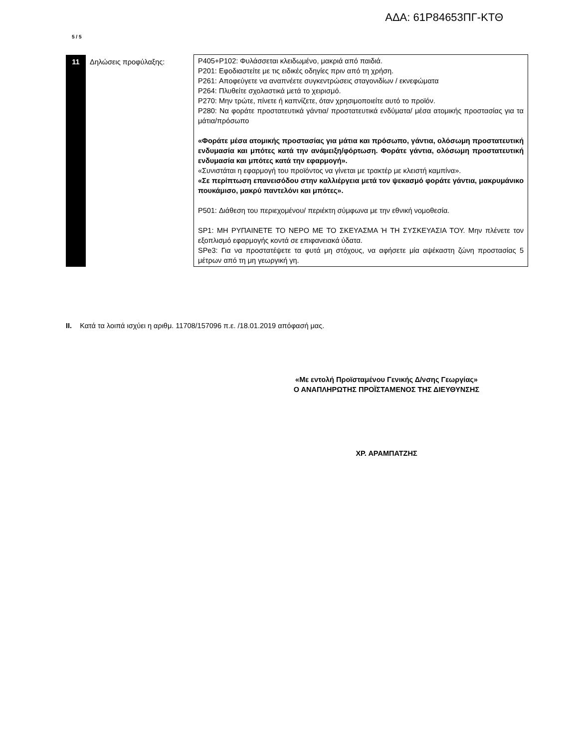ΑΔΑ: 61Ρ84653ΠΓ-ΚΤΘ
5 / 5
| 11 | Δηλώσεις προφύλαξης: | P405+P102: Φυλάσσεται κλειδωμένο, μακριά από παιδιά. P201: Εφοδιαστείτε με τις ειδικές οδηγίες πριν από τη χρήση. P261: Αποφεύγετε να αναπνέετε συγκεντρώσεις σταγονιδίων / εκνεφώματα P264: Πλυθείτε σχολαστικά μετά το χειρισμό. P270: Μην τρώτε, πίνετε ή καπνίζετε, όταν χρησιμοποιείτε αυτό το προϊόν. P280: Να φοράτε προστατευτικά γάντια/ προστατευτικά ενδύματα/ μέσα ατομικής προστασίας για τα μάτια/πρόσωπο «Φοράτε μέσα ατομικής προστασίας για μάτια και πρόσωπο, γάντια, ολόσωμη προστατευτική ενδυμασία και μπότες κατά την ανάμειξη/φόρτωση. Φοράτε γάντια, ολόσωμη προστατευτική ενδυμασία και μπότες κατά την εφαρμογή». «Συνιστάται η εφαρμογή του προϊόντος να γίνεται με τρακτέρ με κλειστή καμπίνα». «Σε περίπτωση επανεισόδου στην καλλιέργεια μετά τον ψεκασμό φοράτε γάντια, μακρυμάνικο πουκάμισο, μακρύ παντελόνι και μπότες». P501: Διάθεση του περιεχομένου/ περιέκτη σύμφωνα με την εθνική νομοθεσία. SP1: ΜΗ ΡΥΠΑΙΝΕΤΕ ΤΟ ΝΕΡΟ ΜΕ ΤΟ ΣΚΕΥΑΣΜΑ Ή ΤΗ ΣΥΣΚΕΥΑΣΙΑ ΤΟΥ. Μην πλένετε τον εξοπλισμό εφαρμογής κοντά σε επιφανειακά ύδατα. SPe3: Για να προστατέψετε τα φυτά μη στόχους, να αφήσετε μία αψέκαστη ζώνη προστασίας 5 μέτρων από τη μη γεωργική γη. |
II. Κατά τα λοιπά ισχύει η αριθμ. 11708/157096 π.ε. /18.01.2019 απόφασή μας.
«Με εντολή Προϊσταμένου Γενικής Δ/νσης Γεωργίας»
Ο ΑΝΑΠΛΗΡΩΤΗΣ ΠΡΟΪΣΤΑΜΕΝΟΣ ΤΗΣ ΔΙΕΥΘΥΝΣΗΣ
ΧΡ. ΑΡΑΜΠΑΤΖΗΣ